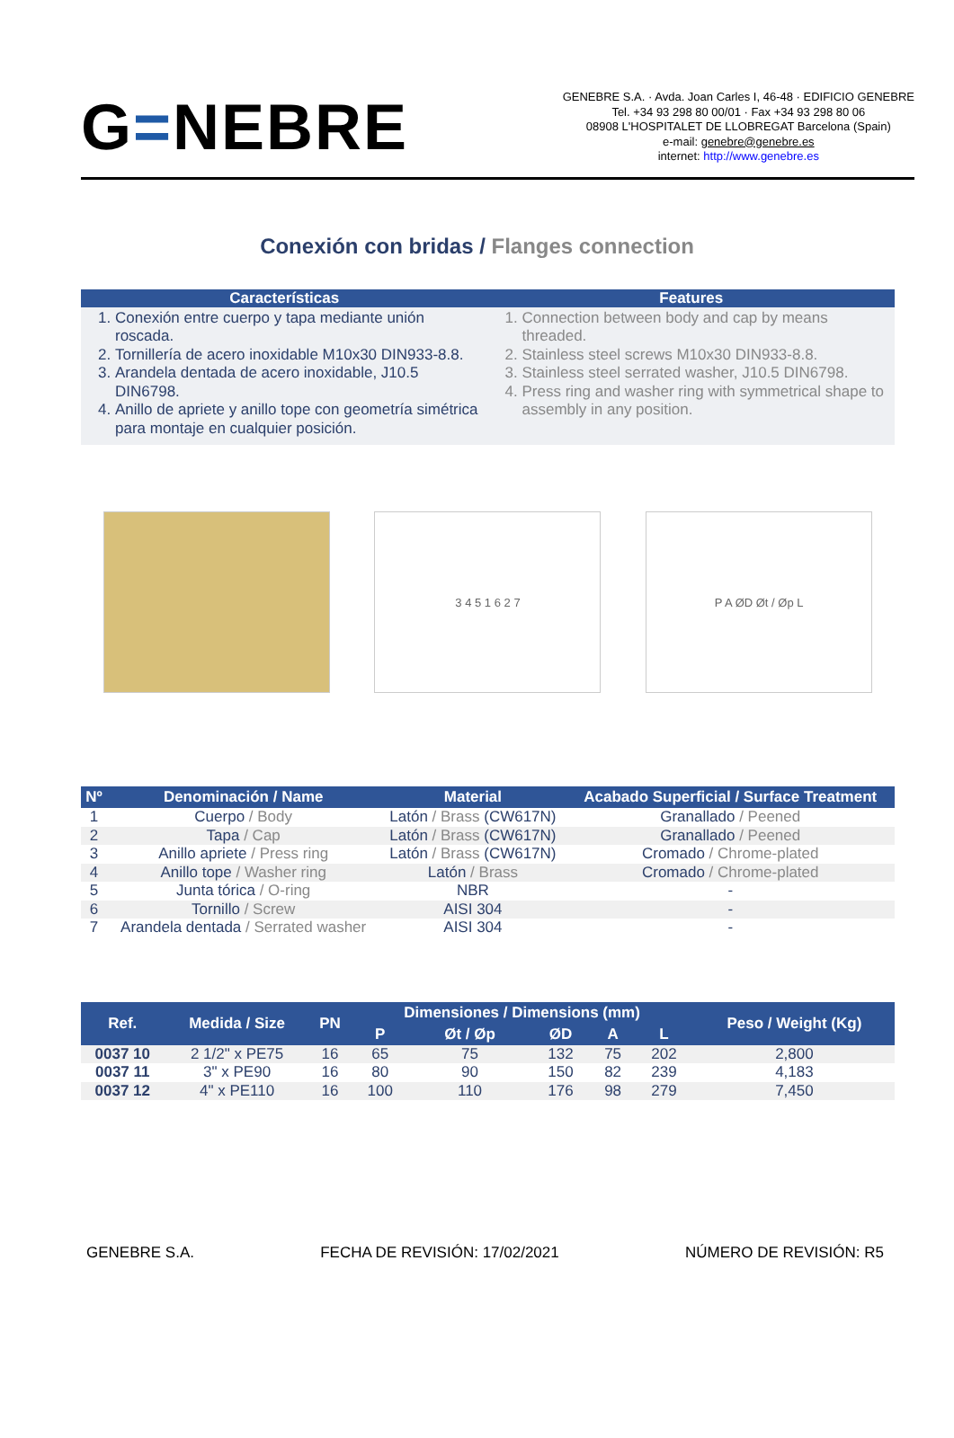G=NEBRE
GENEBRE S.A. · Avda. Joan Carles I, 46-48 · EDIFICIO GENEBRE
Tel. +34 93 298 80 00/01 · Fax +34 93 298 80 06
08908 L'HOSPITALET DE LLOBREGAT Barcelona (Spain)
e-mail: genebre@genebre.es
internet: http://www.genebre.es
Conexión con bridas / Flanges connection
Características
1. Conexión entre cuerpo y tapa mediante unión roscada.
2. Tornillería de acero inoxidable M10x30 DIN933-8.8.
3. Arandela dentada de acero inoxidable, J10.5 DIN6798.
4. Anillo de apriete y anillo tope con geometría simétrica para montaje en cualquier posición.
Features
1. Connection between body and cap by means threaded.
2. Stainless steel screws M10x30 DIN933-8.8.
3. Stainless steel serrated washer, J10.5 DIN6798.
4. Press ring and washer ring with symmetrical shape to assembly in any position.
3 4 5 1 6 2 7 P A ØD Øt / Øp L
| Nº | Denominación / Name | Material | Acabado Superficial / Surface Treatment |
| --- | --- | --- | --- |
| 1 | Cuerpo / Body | Latón / Brass (CW617N) | Granallado / Peened |
| 2 | Tapa / Cap | Latón / Brass (CW617N) | Granallado / Peened |
| 3 | Anillo apriete / Press ring | Latón / Brass (CW617N) | Cromado / Chrome-plated |
| 4 | Anillo tope / Washer ring | Latón / Brass | Cromado / Chrome-plated |
| 5 | Junta tórica / O-ring | NBR | - |
| 6 | Tornillo / Screw | AISI 304 | - |
| 7 | Arandela dentada / Serrated washer | AISI 304 | - |
| Ref. | Medida / Size | PN | Dimensiones / Dimensions (mm) | | | | | Peso / Weight (Kg) |
| --- | --- | --- | --- | --- | --- | --- | --- | --- |
| | | | P | Øt / Øp | ØD | A | L | |
| 0037 10 | 2 1/2" x PE75 | 16 | 65 | 75 | 132 | 75 | 202 | 2,800 |
| 0037 11 | 3" x PE90 | 16 | 80 | 90 | 150 | 82 | 239 | 4,183 |
| 0037 12 | 4" x PE110 | 16 | 100 | 110 | 176 | 98 | 279 | 7,450 |
GENEBRE S.A. FECHA DE REVISIÓN: 17/02/2021 NÚMERO DE REVISIÓN: R5